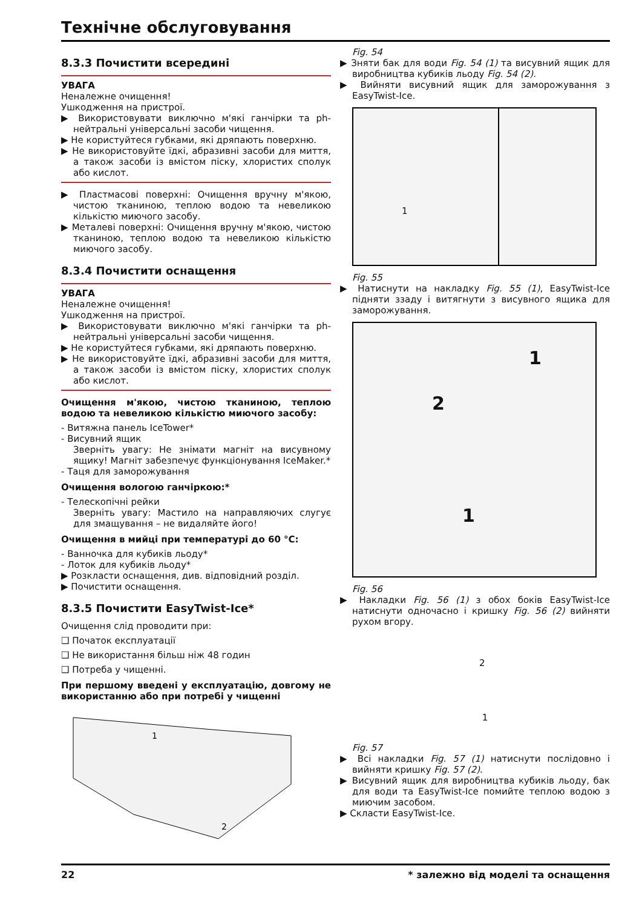Технічне обслуговування
8.3.3 Почистити всередині
УВАГА
Неналежне очищення!
Ушкодження на пристрої.
▶ Використовувати виключно м'які ганчірки та ph-нейтральні універсальні засоби чищення.
▶ Не користуйтеся губками, які дряпають поверхню.
▶ Не використовуйте їдкі, абразивні засоби для миття, а також засоби із вмістом піску, хлористих сполук або кислот.
▶ Пластмасові поверхні: Очищення вручну м'якою, чистою тканиною, теплою водою та невеликою кількістю миючого засобу.
▶ Металеві поверхні: Очищення вручну м'якою, чистою тканиною, теплою водою та невеликою кількістю миючого засобу.
8.3.4 Почистити оснащення
УВАГА
Неналежне очищення!
Ушкодження на пристрої.
▶ Використовувати виключно м'які ганчірки та ph-нейтральні універсальні засоби чищення.
▶ Не користуйтеся губками, які дряпають поверхню.
▶ Не використовуйте їдкі, абразивні засоби для миття, а також засоби із вмістом піску, хлористих сполук або кислот.
Очищення м'якою, чистою тканиною, теплою водою та невеликою кількістю миючого засобу:
- Витяжна панель IceTower*
- Висувний ящик
Зверніть увагу: Не знімати магніт на висувному ящику! Магніт забезпечує функціонування IceMaker.*
- Таця для заморожування
Очищення вологою ганчіркою:*
- Телескопічні рейки
Зверніть увагу: Мастило на направляючих слугує для змащування – не видаляйте його!
Очищення в мийці при температурі до 60 °C:
- Ванночка для кубиків льоду*
- Лоток для кубиків льоду*
▶ Розкласти оснащення, див. відповідний розділ.
▶ Почистити оснащення.
8.3.5 Почистити EasyTwist-Ice*
Очищення слід проводити при:
❑ Початок експлуатації
❑ Не використання більш ніж 48 годин
❑ Потреба у чищенні.
При першому введені у експлуатацію, довгому не використанню або при потребі у чищенні
1
2
Fig. 54
▶ Зняти бак для води Fig. 54 (1) та висувний ящик для виробництва кубиків льоду Fig. 54 (2).
▶ Вийняти висувний ящик для заморожування з EasyTwist-Ice.
1
Fig. 55
▶ Натиснути на накладку Fig. 55 (1), EasyTwist-Ice підняти ззаду і витягнути з висувного ящика для заморожування.
1
2
1
Fig. 56
▶ Накладки Fig. 56 (1) з обох боків EasyTwist-Ice натиснути одночасно і кришку Fig. 56 (2) вийняти рухом вгору.
2
1
Fig. 57
▶ Всі накладки Fig. 57 (1) натиснути послідовно і вийняти кришку Fig. 57 (2).
▶ Висувний ящик для виробництва кубиків льоду, бак для води та EasyTwist-Ice помийте теплою водою з миючим засобом.
▶ Скласти EasyTwist-Ice.
22 * залежно від моделі та оснащення